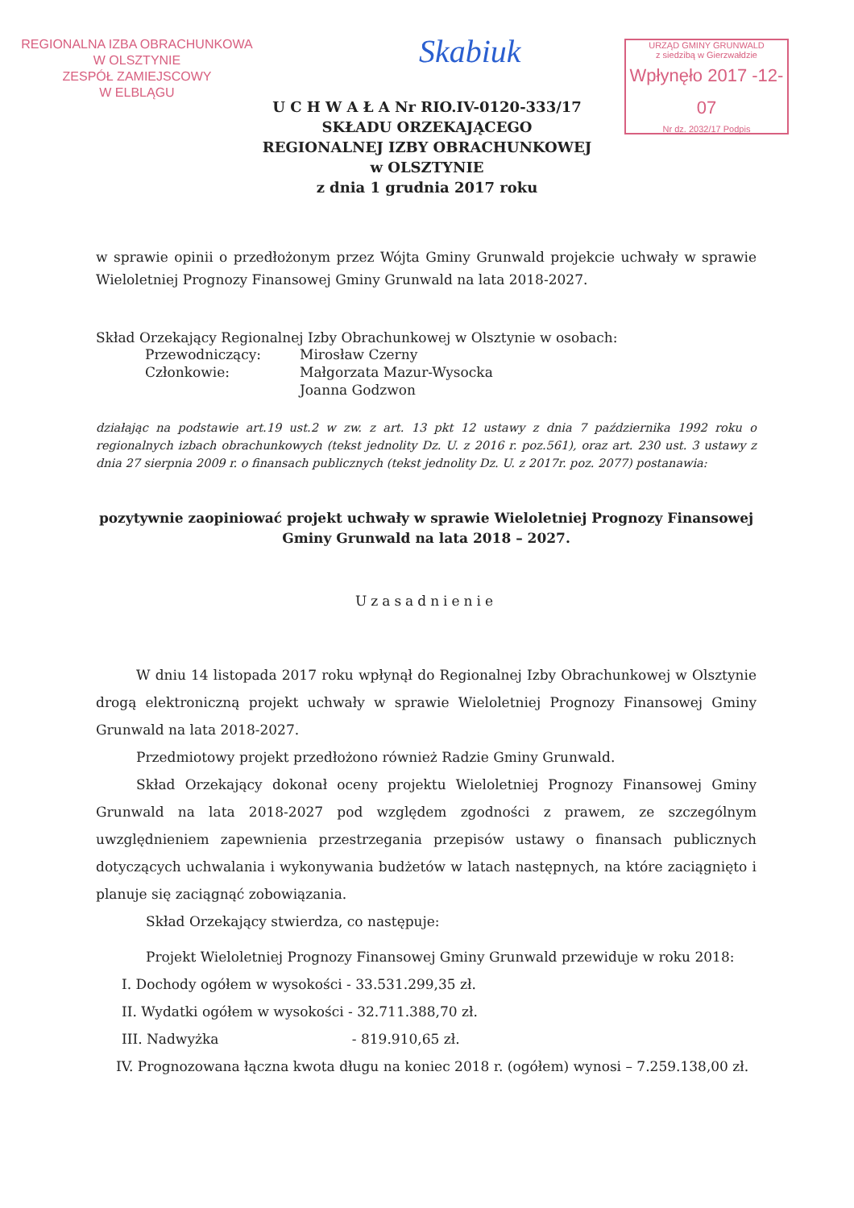REGIONALNA IZBA OBRACHUNKOWA
W OLSZTYNIE
ZESPÓŁ ZAMIEJSCOWY
W ELBLĄGU
Skabiuk
URZĄD GMINY GRUNWALD
z siedzibą w Gierzwałdzie
Wpłynęło 2017 -12- 07
Nr dz. 2032/17 Podpis
U C H W A Ł A Nr RIO.IV-0120-333/17
SKŁADU ORZEKAJĄCEGO
REGIONALNEJ IZBY OBRACHUNKOWEJ
w OLSZTYNIE
z dnia 1 grudnia 2017 roku
w sprawie opinii o przedłożonym przez Wójta Gminy Grunwald projekcie uchwały w sprawie Wieloletniej Prognozy Finansowej Gminy Grunwald na lata 2018-2027.
Skład Orzekający Regionalnej Izby Obrachunkowej w Olsztynie w osobach:
| Przewodniczący: | Mirosław Czerny |
| Członkowie: | Małgorzata Mazur-Wysocka |
| | Joanna Godzwon |
działając na podstawie art.19 ust.2 w zw. z art. 13 pkt 12 ustawy z dnia 7 października 1992 roku o regionalnych izbach obrachunkowych (tekst jednolity Dz. U. z 2016 r. poz.561), oraz art. 230 ust. 3 ustawy z dnia 27 sierpnia 2009 r. o finansach publicznych (tekst jednolity Dz. U. z 2017r. poz. 2077) postanawia:
pozytywnie zaopiniować projekt uchwały w sprawie Wieloletniej Prognozy Finansowej Gminy Grunwald na lata 2018 – 2027.
Uzasadnienie
W dniu 14 listopada 2017 roku wpłynął do Regionalnej Izby Obrachunkowej w Olsztynie drogą elektroniczną projekt uchwały w sprawie Wieloletniej Prognozy Finansowej Gminy Grunwald na lata 2018-2027.
Przedmiotowy projekt przedłożono również Radzie Gminy Grunwald.
Skład Orzekający dokonał oceny projektu Wieloletniej Prognozy Finansowej Gminy Grunwald na lata 2018-2027 pod względem zgodności z prawem, ze szczególnym uwzględnieniem zapewnienia przestrzegania przepisów ustawy o finansach publicznych dotyczących uchwalania i wykonywania budżetów w latach następnych, na które zaciągnięto i planuje się zaciągnąć zobowiązania.
Skład Orzekający stwierdza, co następuje:
Projekt Wieloletniej Prognozy Finansowej Gminy Grunwald przewiduje w roku 2018:
I. Dochody ogółem w wysokości - 33.531.299,35 zł.
II. Wydatki ogółem w wysokości - 32.711.388,70 zł.
III. Nadwyżka - 819.910,65 zł.
IV. Prognozowana łączna kwota długu na koniec 2018 r. (ogółem) wynosi – 7.259.138,00 zł.